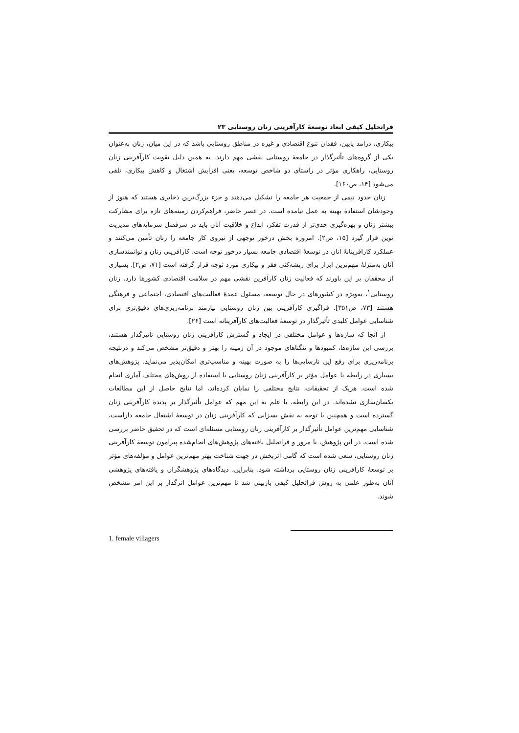فراتحلیل کیفی ابعاد توسعهٔ کارآفرینی زنان روستایی ۲۳
بیکاری، درآمد پایین، فقدان تنوع اقتصادی و غیره در مناطق روستایی باشد که در این میان، زنان به‌عنوان یکی از گروه‌های تأثیرگذار در جامعهٔ روستایی نقشی مهم دارند. به همین دلیل تقویت کارآفرینی زنان روستایی، راهکاری مؤثر در راستای دو شاخص توسعه، یعنی افزایش اشتغال و کاهش بیکاری، تلقی می‌شود [۱۴، ص۱۶۰].
زنان حدود نیمی از جمعیت هر جامعه را تشکیل می‌دهند و جزء بزرگ‌ترین ذخایری هستند که هنوز از وجودشان استفادهٔ بهینه به عمل نیامده است. در عصر حاضر، فراهم‌کردن زمینه‌های تازه برای مشارکت بیشتر زنان و بهره‌گیری جدی‌تر از قدرت تفکر، ابداع و خلاقیت آنان باید در سرفصل سرمایه‌های مدیریت نوین قرار گیرد [۱۵، ص۲]. امروزه بخش درخور توجهی از نیروی کار جامعه را زنان تأمین می‌کنند و عملکرد کارآفرینانهٔ آنان در توسعهٔ اقتصادی جامعه بسیار درخور توجه است. کارآفرینی زنان و توانمندسازی آنان به‌منزلهٔ مهم‌ترین ابزار برای ریشه‌کنی فقر و بیکاری مورد توجه قرار گرفته است [۷۱، ص۲]. بسیاری از محققان بر این باورند که فعالیت زنان کارآفرین نقشی مهم در سلامت اقتصادی کشورها دارد. زنان روستایی<sup>۱</sup>، به‌ویژه در کشورهای در حال توسعه، مسئول عمدهٔ فعالیت‌های اقتصادی، اجتماعی و فرهنگی هستند [۷۳، ص۳۵۱]. فراگیری کارآفرینی بین زنان روستایی نیازمند برنامه‌ریزی‌های دقیق‌تری برای شناسایی عوامل کلیدی تأثیرگذار در توسعهٔ فعالیت‌های کارآفرینانه است [۲۶].
از آنجا که سازه‌ها و عوامل مختلفی در ایجاد و گسترش کارآفرینی زنان روستایی تأثیرگذار هستند، بررسی این سازه‌ها، کمبودها و تنگناهای موجود در آن زمینه را بهتر و دقیق‌تر مشخص می‌کند و درنتیجه برنامه‌ریزی برای رفع این نارسایی‌ها را به صورت بهینه و مناسب‌تری امکان‌پذیر می‌نماید. پژوهش‌های بسیاری در رابطه با عوامل مؤثر بر کارآفرینی زنان روستایی با استفاده از روش‌های مختلف آماری انجام شده است. هریک از تحقیقات، نتایج مختلفی را نمایان کرده‌اند، اما نتایج حاصل از این مطالعات یکسان‌سازی نشده‌اند. در این رابطه، با علم به این مهم که عوامل تأثیرگذار بر پدیدهٔ کارآفرینی زنان گسترده است و همچنین با توجه به نقش بسزایی که کارآفرینی زنان در توسعهٔ اشتغال جامعه داراست، شناسایی مهم‌ترین عوامل تأثیرگذار بر کارآفرینی زنان روستایی مسئله‌ای است که در تحقیق حاضر بررسی شده است. در این پژوهش، با مرور و فراتحلیل یافته‌های پژوهش‌های انجام‌شده پیرامون توسعهٔ کارآفرینی زنان روستایی، سعی شده است که گامی اثربخش در جهت شناخت بهتر مهم‌ترین عوامل و مؤلفه‌های مؤثر بر توسعهٔ کارآفرینی زنان روستایی برداشته شود. بنابراین، دیدگاه‌های پژوهشگران و یافته‌های پژوهشی آنان به‌طور علمی به روش فراتحلیل کیفی بازبینی شد تا مهم‌ترین عوامل اثرگذار بر این امر مشخص شوند.
1. female villagers